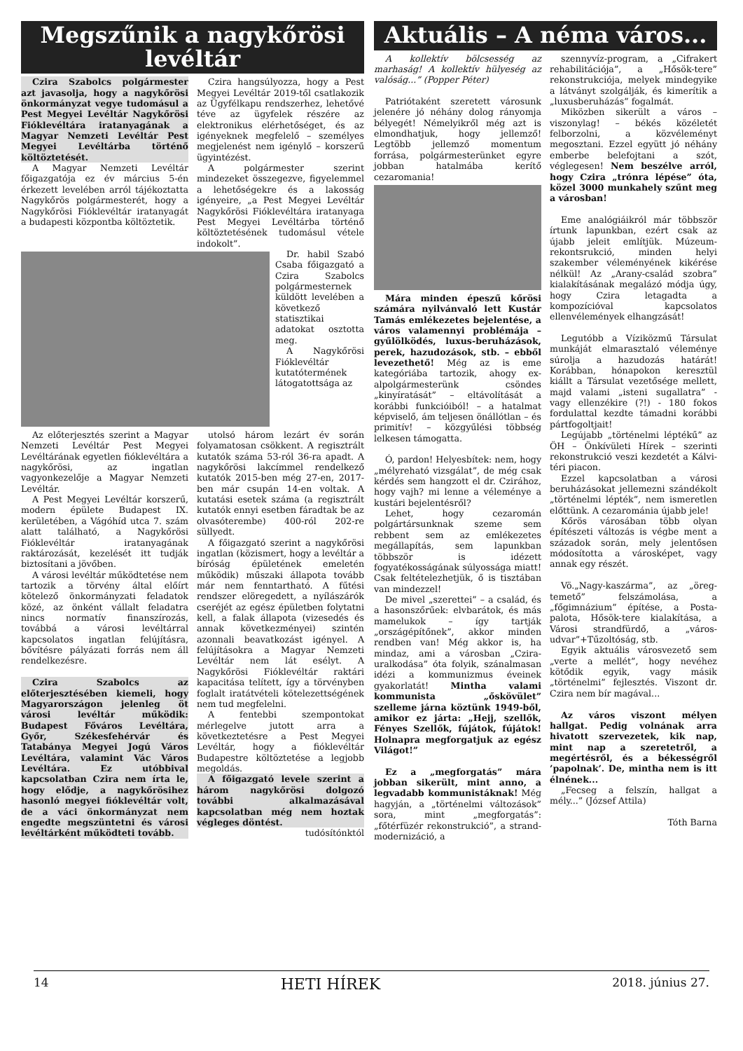Megszűnik a nagykőrösi levéltár
Czira Szabolcs polgármester azt javasolja, hogy a nagykőrösi önkormányzat vegye tudomásul a Pest Megyei Levéltár Nagykőrösi Fióklevéltára iratanyagának a Magyar Nemzeti Levéltár Pest Megyei Levéltárba történő költöztetését.
A Magyar Nemzeti Levéltár főigazgatója ez év március 5-én érkezett levelében arról tájékoztatta Nagykőrös polgármesterét, hogy a Nagykőrösi Fióklevéltár iratanyagát a budapesti központba költöztetik.
Czira hangsúlyozza, hogy a Pest Megyei Levéltár 2019-től csatlakozik az Ügyfélkapu rendszerhez, lehetővé téve az ügyfelek részére az elektronikus elérhetőséget, és az igényeknek megfelelő – személyes megjelenést nem igénylő – korszerű ügyintézést.
A polgármester szerint mindezeket összegezve, figyelemmel a lehetőségekre és a lakosság igényeire, „a Pest Megyei Levéltár Nagykőrösi Fióklevéltára iratanyaga Pest Megyei Levéltárba történő költöztetésének tudomásul vétele indokolt”.
Dr. habil Szabó Csaba főigazgató a Czira Szabolcs polgármesternek küldött levelében a következő statisztikai adatokat osztotta meg.
A Nagykőrösi Fióklevéltár kutatótermének látogatottsága az
Az előterjesztés szerint a Magyar Nemzeti Levéltár Pest Megyei Levéltárának egyetlen fióklevéltára a nagykőrösi, az ingatlan vagyonkezelője a Magyar Nemzeti Levéltár.
A Pest Megyei Levéltár korszerű, modern épülete Budapest IX. kerületében, a Vágóhíd utca 7. szám alatt található, a Nagykőrösi Fióklevéltár iratanyagának raktározását, kezelését itt tudják biztosítani a jövőben.
A városi levéltár működtetése nem tartozik a törvény által előírt kötelező önkormányzati feladatok közé, az önként vállalt feladatra nincs normatív finanszírozás, továbbá a városi levéltárral kapcsolatos ingatlan felújításra, bővítésre pályázati forrás nem áll rendelkezésre.
Czira Szabolcs az előterjesztésében kiemeli, hogy Magyarországon jelenleg öt városi levéltár működik: Budapest Főváros Levéltára, Győr, Székesfehérvár és Tatabánya Megyei Jogú Város Levéltára, valamint Vác Város Levéltára. Ez utóbbival kapcsolatban Czira nem írta le, hogy elődje, a nagykőrösihez hasonló megyei fióklevéltár volt, de a váci önkormányzat nem engedte megszüntetni és városi levéltárként működteti tovább.
utolsó három lezárt év során folyamatosan csökkent. A regisztrált kutatók száma 53-ról 36-ra apadt. A nagykőrösi lakcímmel rendelkező kutatók 2015-ben még 27-en, 2017-ben már csupán 14-en voltak. A kutatási esetek száma (a regisztrált kutatók ennyi esetben fáradtak be az olvasóterembe) 400-ról 202-re süllyedt.
A főigazgató szerint a nagykőrösi ingatlan (közismert, hogy a levéltár a bíróság épületének emeletén működik) műszaki állapota tovább már nem fenntartható. A fűtési rendszer elöregedett, a nyílászárók cseréjét az egész épületben folytatni kell, a falak állapota (vizesedés és annak következményei) szintén azonnali beavatkozást igényel. A felújításokra a Magyar Nemzeti Levéltár nem lát esélyt. A Nagykőrösi Fióklevéltár raktári kapacitása telített, így a törvényben foglalt iratátvételi kötelezettségének nem tud megfelelni.
A fentebbi szempontokat mérlegelve jutott arra a következtetésre a Pest Megyei Levéltár, hogy a fióklevéltár Budapestre költöztetése a legjobb megoldás.
A főigazgató levele szerint a három nagykőrösi dolgozó további alkalmazásával kapcsolatban még nem hoztak végleges döntést.
tudósítónktól
Aktuális – A néma város...
A kollektív bölcsesség az marhaság! A kollektív hülyeség az valóság...” (Popper Péter)
Patriótaként szeretett városunk jelenére jó néhány dolog rányomja bélyegét! Némelyikről még azt is elmondhatjuk, hogy jellemző! Legtöbb jellemző momentum forrása, polgármesterünket egyre jobban hatalmába kerítő cezaromania!
Mára minden épeszű kőrösi számára nyilvánvaló lett Kustár Tamás emlékezetes bejelentése, a város valamennyi problémája – gyűlölködés, luxus-beruházások, perek, hazudozások, stb. – ebből levezethető! Még az is eme kategóriába tartozik, ahogy ex-alpolgármesterünk csöndes „kinyíratását” – eltávolítását a korábbi funkcióiból! – a hatalmat képviselő, ám teljesen önállótlan – és primitív! – közgyűlési többség lelkesen támogatta.
Ó, pardon! Helyesbítek: nem, hogy „mélyreható vizsgálat”, de még csak kérdés sem hangzott el dr. Czirához, hogy vajh? mi lenne a véleménye a kustári bejelentésről?
Lehet, hogy cezaromán polgártársunknak szeme sem rebbent sem az emlékezetes megállapítás, sem lapunkban többször is idézett fogyatékosságának súlyossága miatt! Csak feltételezhetjük, ő is tisztában van mindezzel!
De mivel „szerettei” – a család, és a hasonszőrűek: elvbarátok, és más mamelukok – így tartják „országépítőnek”, akkor minden rendben van! Még akkor is, ha mindaz, ami a városban „Czira-uralkodása” óta folyik, szánalmasan idézi a kommunizmus éveinek gyakorlatát! Mintha valami kommunista „őskövület” szelleme járna köztünk 1949-ből, amikor ez járta: „Hejj, szellők, Fényes Szellők, fújátok, fújátok! Holnapra megforgatjuk az egész Világot!”
Ez a „megforgatás” mára jobban sikerült, mint anno, a legvadabb kommunistáknak! Még hagyján, a „történelmi változások” sora, mint „megforgatás”: „főtérfüzér rekonstrukció”, a strand-modernizáció, a
szennyvíz-program, a „Cifrakert rehabilitációja”, a „Hősök-tere” rekonstrukciója, melyek mindegyike a látványt szolgálják, és kimerítik a „luxusberuházás” fogalmát.
Miközben sikerült a város – viszonylag! – békés közéletét felborzolni, a közvéleményt megosztani. Ezzel együtt jó néhány emberbe belefojtani a szót, véglegesen! Nem beszélve arról, hogy Czira „trónra lépése” óta, közel 3000 munkahely szűnt meg a városban!
Eme analógiáikról már többször írtunk lapunkban, ezért csak az újabb jeleit említjük. Múzeum-rekontsrukció, minden helyi szakember véleményének kikérése nélkül! Az „Arany-család szobra” kialakításának megalázó módja úgy, hogy Czira letagadta a kompozícióval kapcsolatos ellenvélemények elhangzását!
Legutóbb a Víziközmű Társulat munkáját elmarasztaló véleménye súrolja a hazudozás határát! Korábban, hónapokon keresztül kiállt a Társulat vezetősége mellett, majd valami „isteni sugallatra” - vagy ellenzékire (?!) - 180 fokos fordulattal kezdte támadni korábbi pártfogoltjait!
Legújabb „történelmi léptékű” az ÖH – Önkívületi Hírek – szerinti rekonstrukció veszi kezdetét a Kálvi-téri piacon.
Ezzel kapcsolatban a városi beruházásokat jellemezni szándékolt „történelmi lépték”, nem ismeretlen előttünk. A cezarománia újabb jele!
Kőrös városában több olyan építészeti változás is végbe ment a századok során, mely jelentősen módosította a városképet, vagy annak egy részét.
Vö.„Nagy-kaszárma”, az „öreg-temető” felszámolása, a „főgimnázium” építése, a Posta-palota, Hősök-tere kialakítása, a Városi strandfürdő, a „város-udvar”+Tűzoltóság, stb.
Egyik aktuális városvezető sem „verte a mellét”, hogy nevéhez kötődik egyik, vagy másik „történelmi” fejlesztés. Viszont dr. Czira nem bír magával...
Az város viszont mélyen hallgat. Pedig volnának arra hivatott szervezetek, kik nap, mint nap a szeretetről, a megértésről, és a békességről ’papolnak’. De, mintha nem is itt élnének...
„Fecseg a felszín, hallgat a mély...” (József Attila)
Tóth Barna
14 HETI HÍREK 2018. június 27.